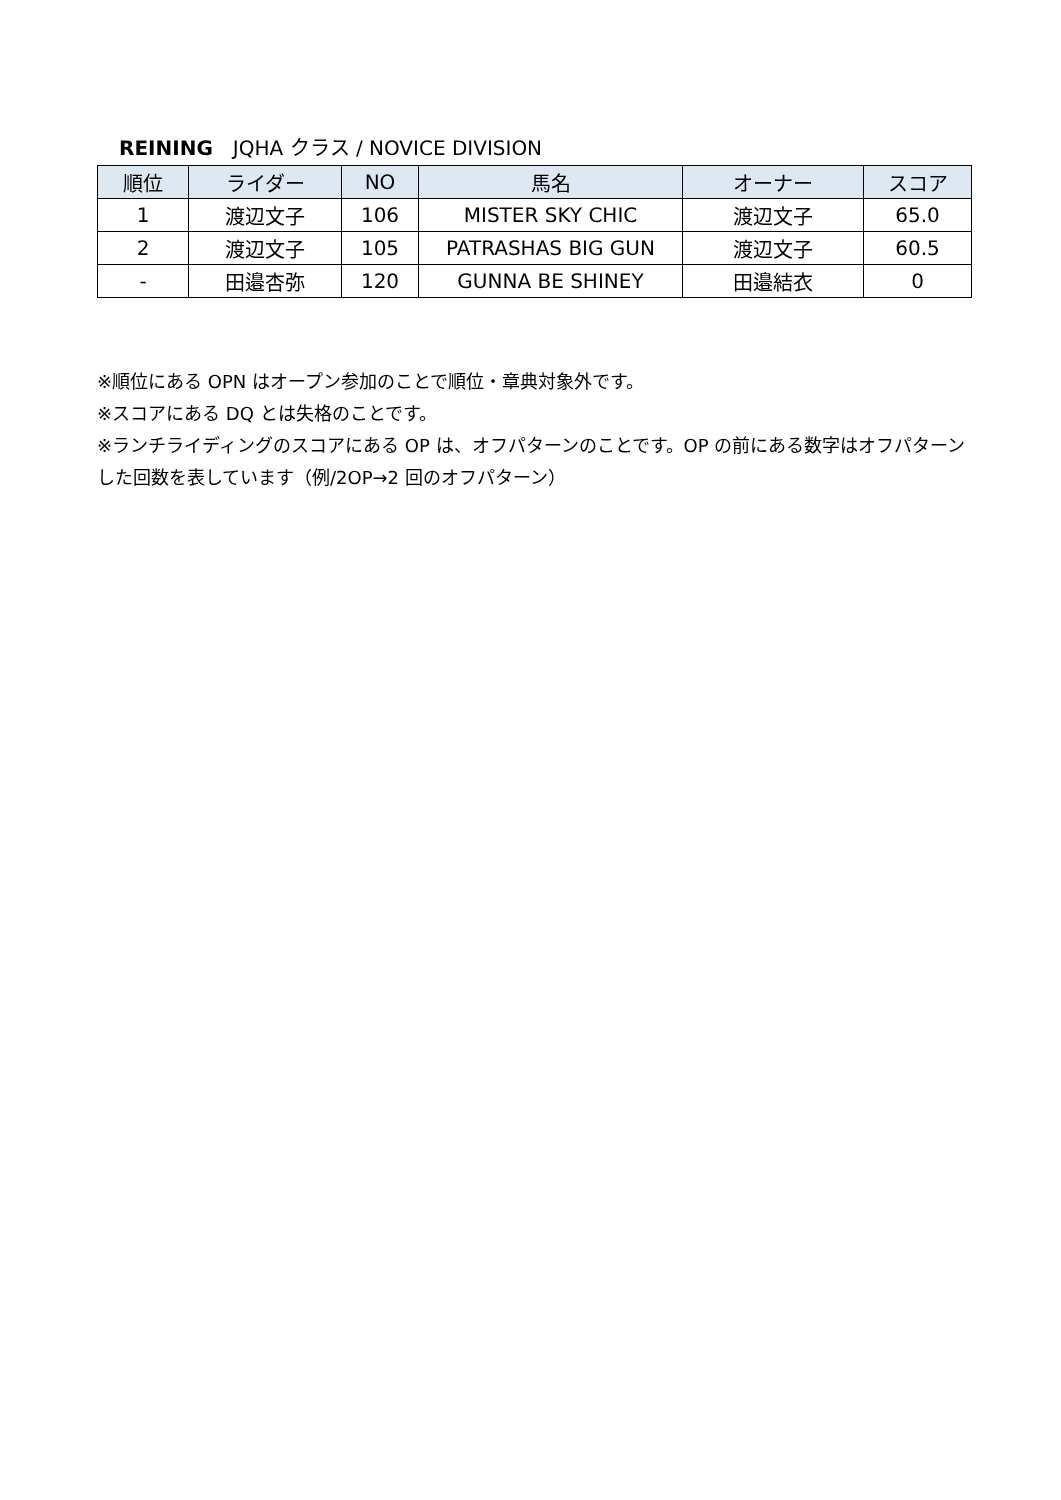REINING　JQHA クラス / NOVICE DIVISION
| 順位 | ライダー | NO | 馬名 | オーナー | スコア |
| --- | --- | --- | --- | --- | --- |
| 1 | 渡辺文子 | 106 | MISTER SKY CHIC | 渡辺文子 | 65.0 |
| 2 | 渡辺文子 | 105 | PATRASHAS BIG GUN | 渡辺文子 | 60.5 |
| - | 田邉杏弥 | 120 | GUNNA BE SHINEY | 田邉結衣 | 0 |
※順位にある OPN はオープン参加のことで順位・章典対象外です。
※スコアにある DQ とは失格のことです。
※ランチライディングのスコアにある OP は、オフパターンのことです。OP の前にある数字はオフパターンした回数を表しています（例/2OP→2 回のオフパターン）